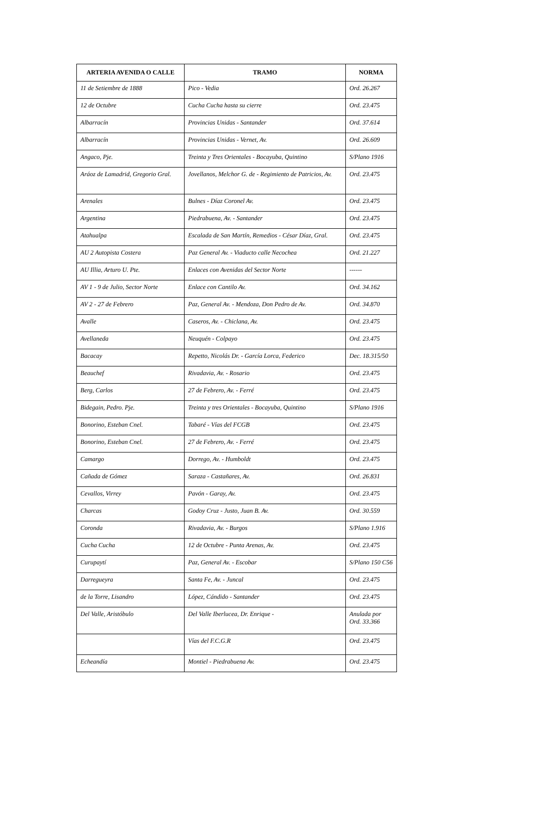| ARTERIA AVENIDA O CALLE | TRAMO | NORMA |
| --- | --- | --- |
| 11 de Setiembre de 1888 | Pico - Vedia | Ord. 26.267 |
| 12 de Octubre | Cucha Cucha hasta su cierre | Ord. 23.475 |
| Albarracín | Provincias Unidas - Santander | Ord. 37.614 |
| Albarracín | Provincias Unidas - Vernet, Av. | Ord. 26.609 |
| Angaco, Pje. | Treinta y Tres Orientales - Bocayuba, Quintino | S/Plano 1916 |
| Aráoz de Lamadrid, Gregorio Gral. | Jovellanos, Melchor G. de - Regimiento de Patricios, Av. | Ord. 23.475 |
| Arenales | Bulnes - Díaz Coronel Av. | Ord. 23.475 |
| Argentina | Piedrabuena, Av. - Santander | Ord. 23.475 |
| Atahualpa | Escalada de San Martín, Remedios - César Díaz, Gral. | Ord. 23.475 |
| AU 2 Autopista Costera | Paz General Av. - Viaducto calle Necochea | Ord. 21.227 |
| AU Illia, Arturo U. Pte. | Enlaces con Avenidas del Sector Norte | ------ |
| AV 1 - 9 de Julio, Sector Norte | Enlace con Cantilo Av. | Ord. 34.162 |
| AV 2 - 27 de Febrero | Paz, General Av. - Mendoza, Don Pedro de Av. | Ord. 34.870 |
| Avalle | Caseros, Av. - Chiclana, Av. | Ord. 23.475 |
| Avellaneda | Neuquén - Colpayo | Ord. 23.475 |
| Bacacay | Repetto, Nicolás Dr. - García Lorca, Federico | Dec. 18.315/50 |
| Beauchef | Rivadavia, Av. - Rosario | Ord. 23.475 |
| Berg, Carlos | 27 de Febrero, Av. - Ferré | Ord. 23.475 |
| Bidegain, Pedro. Pje. | Treinta y tres Orientales - Bocayuba, Quintino | S/Plano 1916 |
| Bonorino, Esteban Cnel. | Tabaré - Vías del FCGB | Ord. 23.475 |
| Bonorino, Esteban Cnel. | 27 de Febrero, Av. - Ferré | Ord. 23.475 |
| Camargo | Dorrego, Av. - Humboldt | Ord. 23.475 |
| Cañada de Gómez | Saraza - Castañares, Av. | Ord. 26.831 |
| Cevallos, Virrey | Pavón - Garay, Av. | Ord. 23.475 |
| Charcas | Godoy Cruz - Justo, Juan B. Av. | Ord. 30.559 |
| Coronda | Rivadavia, Av. - Burgos | S/Plano 1.916 |
| Cucha Cucha | 12 de Octubre - Punta Arenas, Av. | Ord. 23.475 |
| Curupaytí | Paz, General Av. - Escobar | S/Plano 150 C56 |
| Darregueyra | Santa Fe, Av. - Juncal | Ord. 23.475 |
| de la Torre, Lisandro | López, Cándido - Santander | Ord. 23.475 |
| Del Valle, Aristóbulo | Del Valle Iberlucea, Dr. Enrique - | Anulada por Ord. 33.366 |
| | Vías del F.C.G.R | Ord. 23.475 |
| Echeandía | Montiel - Piedrabuena Av. | Ord. 23.475 |